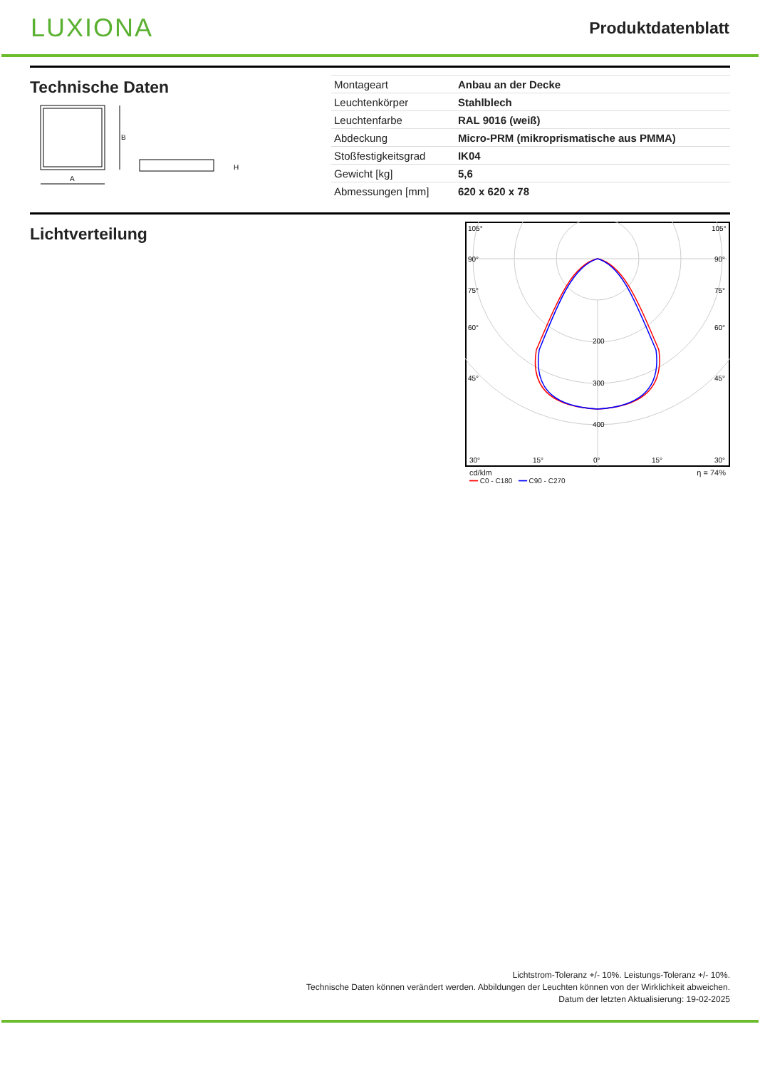LUXIONA
Produktdatenblatt
Technische Daten
B
A
H
| Montageart | Anbau an der Decke |
| Leuchtenkörper | Stahlblech |
| Leuchtenfarbe | RAL 9016 (weiß) |
| Abdeckung | Micro-PRM (mikroprismatische aus PMMA) |
| Stoßfestigkeitsgrad | IK04 |
| Gewicht [kg] | 5,6 |
| Abmessungen [mm] | 620 x 620 x 78 |
Lichtverteilung
105°
105°
90°
90°
75°
75°
60°
60°
45°
45°
200
300
400
30°
15°
0°
15°
30°
cd/klm η = 74%
━━ C0 - C180 ━━ C90 - C270
Lichtstrom-Toleranz +/- 10%. Leistungs-Toleranz +/- 10%.
Technische Daten können verändert werden. Abbildungen der Leuchten können von der Wirklichkeit abweichen.
Datum der letzten Aktualisierung: 19-02-2025